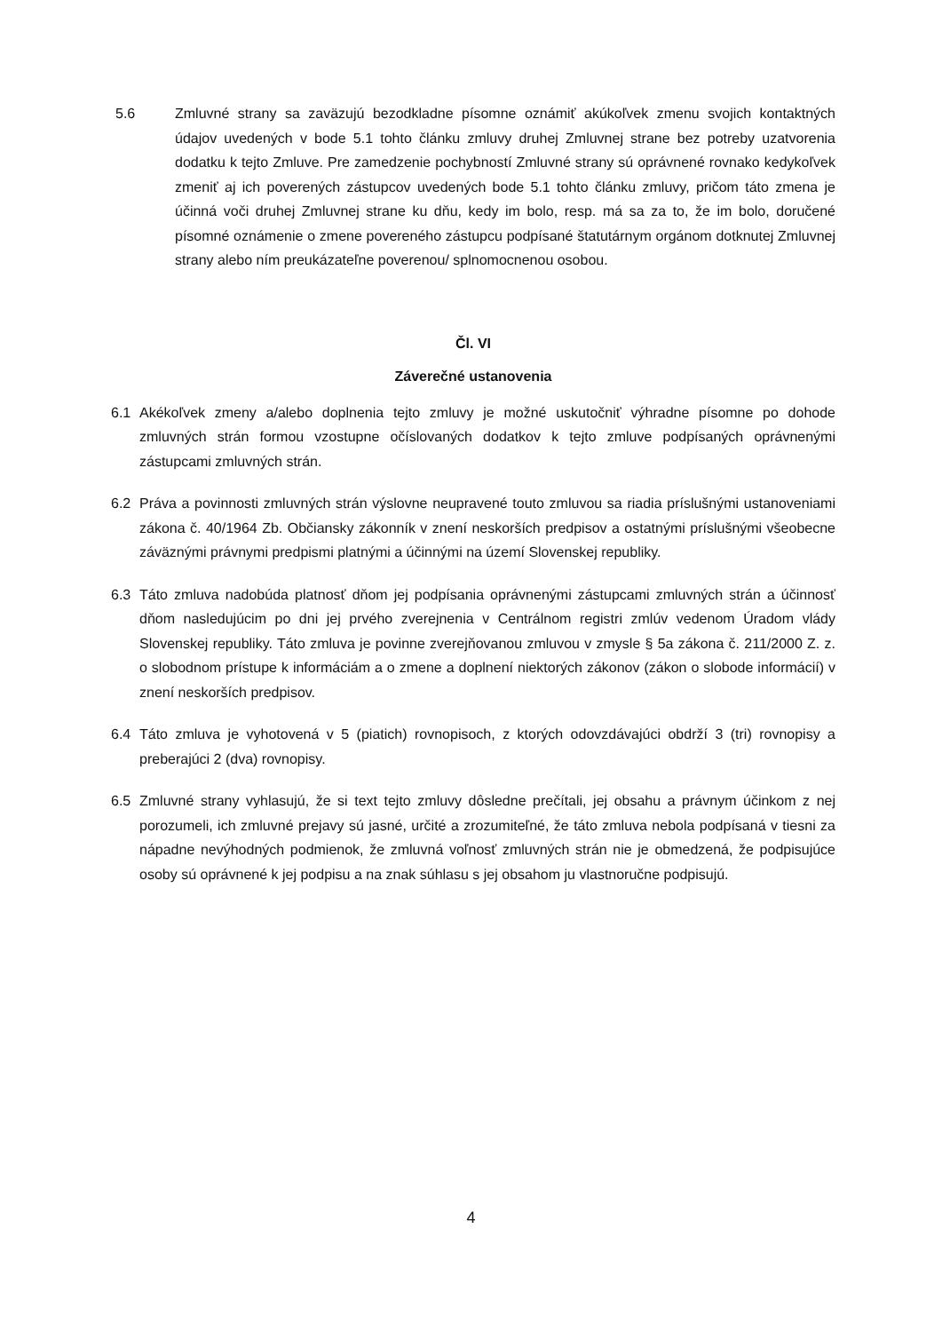5.6 Zmluvné strany sa zaväzujú bezodkladne písomne oznámiť akúkoľvek zmenu svojich kontaktných údajov uvedených v bode 5.1 tohto článku zmluvy druhej Zmluvnej strane bez potreby uzatvorenia dodatku k tejto Zmluve. Pre zamedzenie pochybností Zmluvné strany sú oprávnené rovnako kedykoľvek zmeniť aj ich poverených zástupcov uvedených bode 5.1 tohto článku zmluvy, pričom táto zmena je účinná voči druhej Zmluvnej strane ku dňu, kedy im bolo, resp. má sa za to, že im bolo, doručené písomné oznámenie o zmene povereného zástupcu podpísané štatutárnym orgánom dotknutej Zmluvnej strany alebo ním preukázateľne poverenou/ splnomocnenou osobou.
Čl. VI
Záverečné ustanovenia
6.1 Akékoľvek zmeny a/alebo doplnenia tejto zmluvy je možné uskutočniť výhradne písomne po dohode zmluvných strán formou vzostupne očíslovaných dodatkov k tejto zmluve podpísaných oprávnenými zástupcami zmluvných strán.
6.2 Práva a povinnosti zmluvných strán výslovne neupravené touto zmluvou sa riadia príslušnými ustanoveniami zákona č. 40/1964 Zb. Občiansky zákonník v znení neskorších predpisov a ostatnými príslušnými všeobecne záväznými právnymi predpismi platnými a účinnými na území Slovenskej republiky.
6.3 Táto zmluva nadobúda platnosť dňom jej podpísania oprávnenými zástupcami zmluvných strán a účinnosť dňom nasledujúcim po dni jej prvého zverejnenia v Centrálnom registri zmlúv vedenom Úradom vlády Slovenskej republiky. Táto zmluva je povinne zverejňovanou zmluvou v zmysle § 5a zákona č. 211/2000 Z. z. o slobodnom prístupe k informáciám a o zmene a doplnení niektorých zákonov (zákon o slobode informácií) v znení neskorších predpisov.
6.4 Táto zmluva je vyhotovená v 5 (piatich) rovnopisoch, z ktorých odovzdávajúci obdrží 3 (tri) rovnopisy a preberajúci 2 (dva) rovnopisy.
6.5 Zmluvné strany vyhlasujú, že si text tejto zmluvy dôsledne prečítali, jej obsahu a právnym účinkom z nej porozumeli, ich zmluvné prejavy sú jasné, určité a zrozumiteľné, že táto zmluva nebola podpísaná v tiesni za nápadne nevýhodných podmienok, že zmluvná voľnosť zmluvných strán nie je obmedzená, že podpisujúce osoby sú oprávnené k jej podpisu a na znak súhlasu s jej obsahom ju vlastnoručne podpisujú.
4